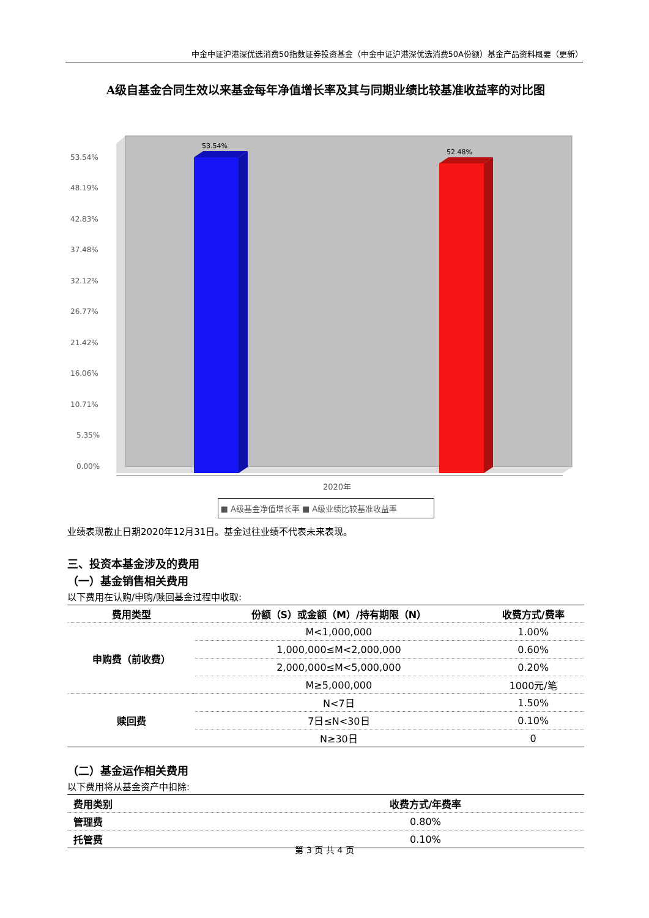中金中证沪港深优选消费50指数证券投资基金（中金中证沪港深优选消费50A份额）基金产品资料概要（更新）
A级自基金合同生效以来基金每年净值增长率及其与同期业绩比较基准收益率的对比图
53.54%
48.19%
42.83%
37.48%
32.12%
26.77%
21.42%
16.06%
10.71%
5.35%
0.00%
53.54%
52.48%
2020年
■ A级基金净值增长率 ■ A级业绩比较基准收益率
业绩表现截止日期2020年12月31日。基金过往业绩不代表未来表现。
三、投资本基金涉及的费用
（一）基金销售相关费用
以下费用在认购/申购/赎回基金过程中收取:
| 费用类型 | 份额（S）或金额（M）/持有期限（N） | 收费方式/费率 |
| --- | --- | --- |
| 申购费（前收费） | M<1,000,000 | 1.00% |
| | 1,000,000≤M<2,000,000 | 0.60% |
| | 2,000,000≤M<5,000,000 | 0.20% |
| | M≥5,000,000 | 1000元/笔 |
| 赎回费 | N<7日 | 1.50% |
| | 7日≤N<30日 | 0.10% |
| | N≥30日 | 0 |
（二）基金运作相关费用
以下费用将从基金资产中扣除:
| 费用类别 | 收费方式/年费率 |
| --- | --- |
| 管理费 | 0.80% |
| 托管费 | 0.10% |
第 3 页 共 4 页